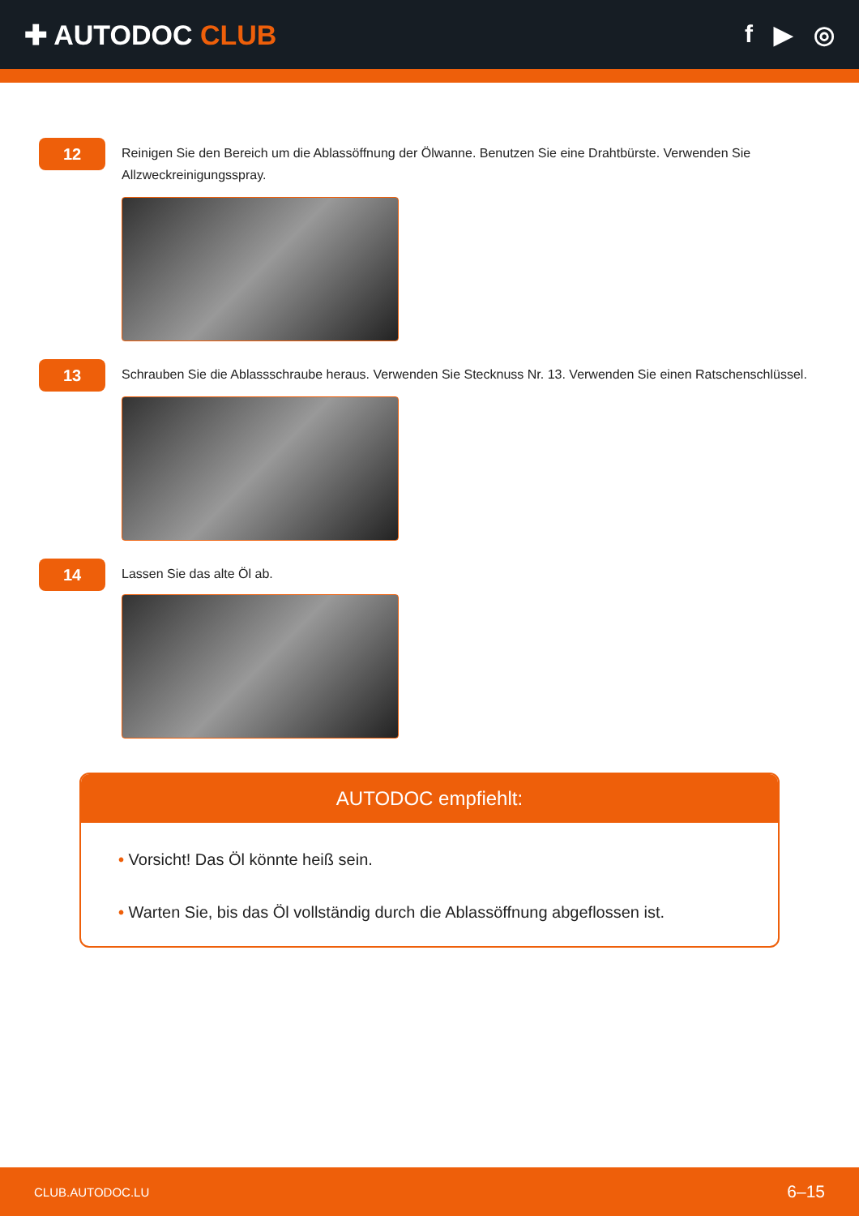✚ AUTODOC CLUB f ▶ ◎
12
Reinigen Sie den Bereich um die Ablassöffnung der Ölwanne. Benutzen Sie eine Drahtbürste. Verwenden Sie Allzweckreinigungsspray.
13
Schrauben Sie die Ablassschraube heraus. Verwenden Sie Stecknuss Nr. 13. Verwenden Sie einen Ratschenschlüssel.
14
Lassen Sie das alte Öl ab.
AUTODOC empfiehlt:
• Vorsicht! Das Öl könnte heiß sein.
• Warten Sie, bis das Öl vollständig durch die Ablassöffnung abgeflossen ist.
CLUB.AUTODOC.LU 6–15